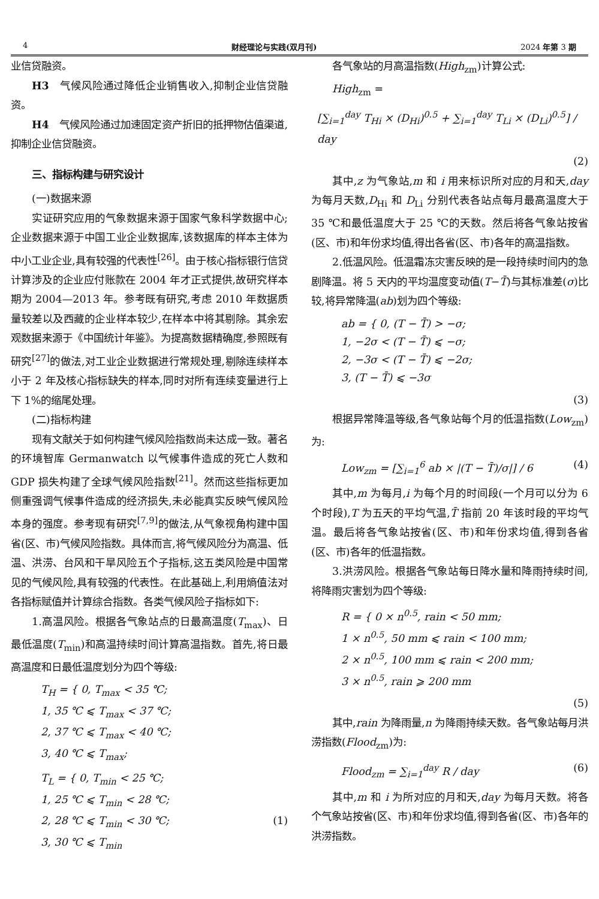4 财经理论与实践(双月刊) 2024 年第 3 期
业信贷融资。
H3　气候风险通过降低企业销售收入,抑制企业信贷融资。
H4　气候风险通过加速固定资产折旧的抵押物估值渠道,抑制企业信贷融资。
三、指标构建与研究设计
(一)数据来源
实证研究应用的气象数据来源于国家气象科学数据中心;企业数据来源于中国工业企业数据库,该数据库的样本主体为中小工业企业,具有较强的代表性<sup>[26]</sup>。由于核心指标银行信贷计算涉及的企业应付账款在 2004 年才正式提供,故研究样本期为 2004—2013 年。参考既有研究,考虑 2010 年数据质量较差以及西藏的企业样本较少,在样本中将其剔除。其余宏观数据来源于《中国统计年鉴》。为提高数据精确度,参照既有研究<sup>[27]</sup>的做法,对工业企业数据进行常规处理,剔除连续样本小于 2 年及核心指标缺失的样本,同时对所有连续变量进行上下 1%的缩尾处理。
(二)指标构建
现有文献关于如何构建气候风险指数尚未达成一致。著名的环境智库 Germanwatch 以气候事件造成的死亡人数和 GDP 损失构建了全球气候风险指数<sup>[21]</sup>。然而这些指标更加侧重强调气候事件造成的经济损失,未必能真实反映气候风险本身的强度。参考现有研究<sup>[7,9]</sup>的做法,从气象视角构建中国省(区、市)气候风险指数。具体而言,将气候风险分为高温、低温、洪涝、台风和干旱风险五个子指标,这五类风险是中国常见的气候风险,具有较强的代表性。在此基础上,利用熵值法对各指标赋值并计算综合指数。各类气候风险子指标如下:
1.高温风险。根据各气象站点的日最高温度(T<sub>max</sub>)、日最低温度(T<sub>min</sub>)和高温持续时间计算高温指数。首先,将日最高温度和日最低温度划分为四个等级:
T<sub>H</sub> = { 0, T<sub>max</sub> < 35 ℃;
1, 35 ℃ ⩽ T<sub>max</sub> < 37 ℃;
2, 37 ℃ ⩽ T<sub>max</sub> < 40 ℃;
3, 40 ℃ ⩽ T<sub>max</sub>;
T<sub>L</sub> = { 0, T<sub>min</sub> < 25 ℃;
1, 25 ℃ ⩽ T<sub>min</sub> < 28 ℃;
2, 28 ℃ ⩽ T<sub>min</sub> < 30 ℃; (1)
3, 30 ℃ ⩽ T<sub>min</sub>
各气象站的月高温指数(High<sub>zm</sub>)计算公式:
High<sub>zm</sub> =
[∑<sub>i=1</sub><sup>day</sup> T<sub>Hi</sub> × (D<sub>Hi</sub>)<sup>0.5</sup> + ∑<sub>i=1</sub><sup>day</sup> T<sub>Li</sub> × (D<sub>Li</sub>)<sup>0.5</sup>] / day
(2)
其中,z 为气象站,m 和 i 用来标识所对应的月和天,day 为每月天数,D<sub>Hi</sub> 和 D<sub>Li</sub> 分别代表各站点每月最高温度大于 35 ℃和最低温度大于 25 ℃的天数。然后将各气象站按省(区、市)和年份求均值,得出各省(区、市)各年的高温指数。
2.低温风险。低温霜冻灾害反映的是一段持续时间内的急剧降温。将 5 天内的平均温度变动值(T−T̄)与其标准差(σ)比较,将异常降温(ab)划为四个等级:
ab = { 0, (T − T̄) > −σ;
1, −2σ < (T − T̄) ⩽ −σ;
2, −3σ < (T − T̄) ⩽ −2σ;
3, (T − T̄) ⩽ −3σ
(3)
根据异常降温等级,各气象站每个月的低温指数(Low<sub>zm</sub>)为:
Low<sub>zm</sub> = [∑<sub>i=1</sub><sup>6</sup> ab × |(T − T̄)/σ|] / 6 (4)
其中,m 为每月,i 为每个月的时间段(一个月可以分为 6 个时段),T 为五天的平均气温,T̄ 指前 20 年该时段的平均气温。最后将各气象站按省(区、市)和年份求均值,得到各省(区、市)各年的低温指数。
3.洪涝风险。根据各气象站每日降水量和降雨持续时间,将降雨灾害划为四个等级:
R = { 0 × n<sup>0.5</sup>, rain < 50 mm;
1 × n<sup>0.5</sup>, 50 mm ⩽ rain < 100 mm;
2 × n<sup>0.5</sup>, 100 mm ⩽ rain < 200 mm;
3 × n<sup>0.5</sup>, rain ⩾ 200 mm
(5)
其中,rain 为降雨量,n 为降雨持续天数。各气象站每月洪涝指数(Flood<sub>zm</sub>)为:
Flood<sub>zm</sub> = ∑<sub>i=1</sub><sup>day</sup> R / day (6)
其中,m 和 i 为所对应的月和天,day 为每月天数。将各个气象站按省(区、市)和年份求均值,得到各省(区、市)各年的洪涝指数。